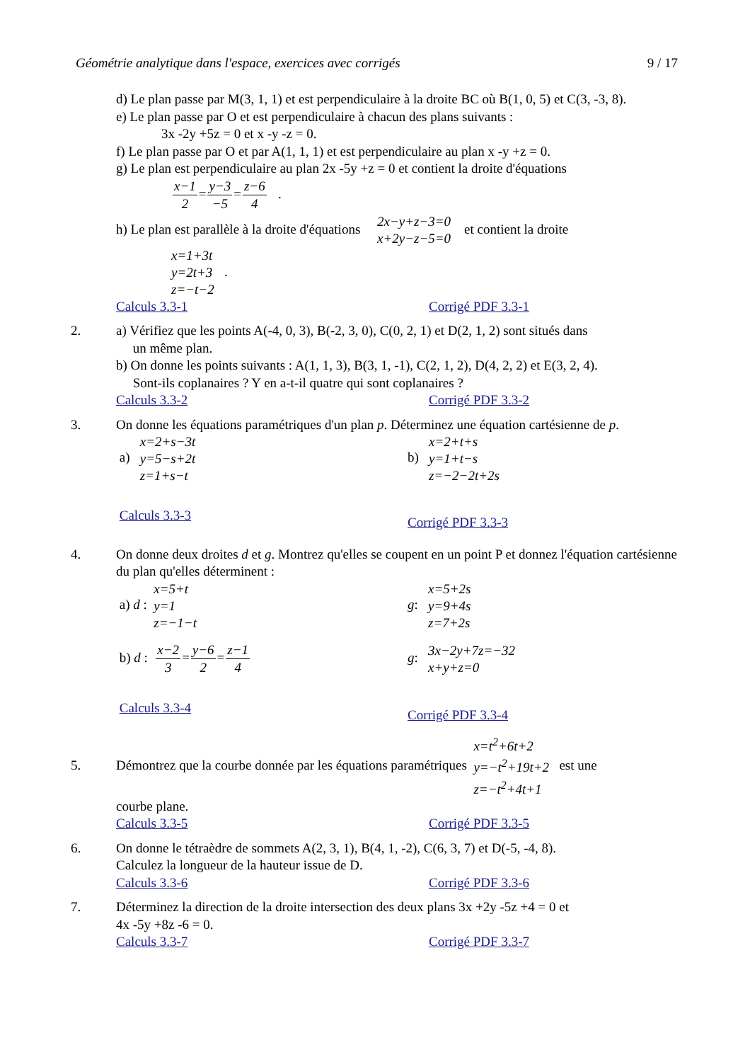Géométrie analytique dans l'espace, exercices avec corrigés 9 / 17
d) Le plan passe par M(3, 1, 1) et est perpendiculaire à la droite BC où B(1, 0, 5) et C(3, -3, 8).
e) Le plan passe par O et est perpendiculaire à chacun des plans suivants :
3x -2y +5z = 0 et x -y -z = 0.
f) Le plan passe par O et par A(1, 1, 1) et est perpendiculaire au plan x -y +z = 0.
g) Le plan est perpendiculaire au plan 2x -5y +z = 0 et contient la droite d'équations
x−1 2=y−3 −5=z−6 4 .
h) Le plan est parallèle à la droite d'équations 2x−y+z−3=0
x+2y−z−5=0 et contient la droite
x=1+3t
y=2t+3
z=−t−2 .
Calculs 3.3-1 Corrigé PDF 3.3-1
2. a) Vérifiez que les points A(-4, 0, 3), B(-2, 3, 0), C(0, 2, 1) et D(2, 1, 2) sont situés dans
un même plan.
b) On donne les points suivants : A(1, 1, 3), B(3, 1, -1), C(2, 1, 2), D(4, 2, 2) et E(3, 2, 4).
Sont-ils coplanaires ? Y en a-t-il quatre qui sont coplanaires ?
Calculs 3.3-2 Corrigé PDF 3.3-2
3. On donne les équations paramétriques d'un plan p. Déterminez une équation cartésienne de p.
a) x=2+s−3t
y=5−s+2t
z=1+s−t b) x=2+t+s
y=1+t−s
z=−2−2t+2s
Calculs 3.3-3 Corrigé PDF 3.3-3
4. On donne deux droites d et g. Montrez qu'elles se coupent en un point P et donnez l'équation cartésienne du plan qu'elles déterminent :
a) d : x=5+t
y=1
z=−1−t g: x=5+2s
y=9+4s
z=7+2s
b) d : x−2 3=y−6 2=z−1 4 g: 3x−2y+7z=−32
x+y+z=0
Calculs 3.3-4 Corrigé PDF 3.3-4
5. Démontrez que la courbe donnée par les équations paramétriques x=t<sup>2</sup>+6t+2
y=−t<sup>2</sup>+19t+2
z=−t<sup>2</sup>+4t+1 est une
courbe plane.
Calculs 3.3-5 Corrigé PDF 3.3-5
6. On donne le tétraèdre de sommets A(2, 3, 1), B(4, 1, -2), C(6, 3, 7) et D(-5, -4, 8).
Calculez la longueur de la hauteur issue de D.
Calculs 3.3-6 Corrigé PDF 3.3-6
7. Déterminez la direction de la droite intersection des deux plans 3x +2y -5z +4 = 0 et
4x -5y +8z -6 = 0.
Calculs 3.3-7 Corrigé PDF 3.3-7